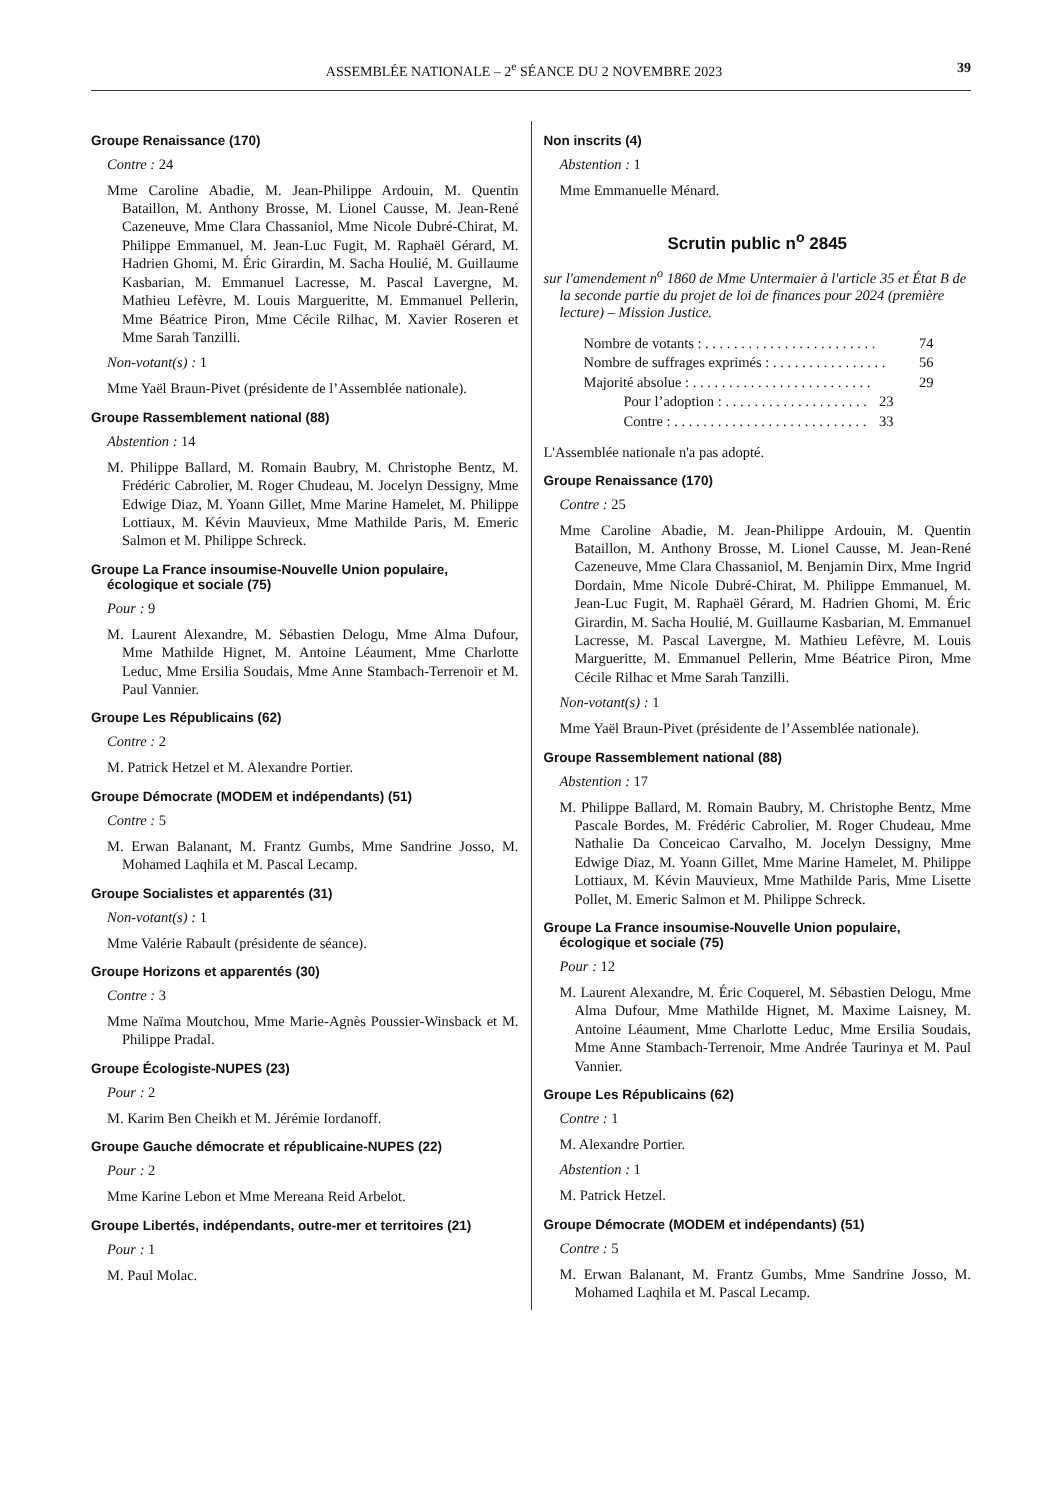ASSEMBLÉE NATIONALE – 2<sup>e</sup> SÉANCE DU 2 NOVEMBRE 2023 39
Groupe Renaissance (170)
Contre : 24
Mme Caroline Abadie, M. Jean-Philippe Ardouin, M. Quentin Bataillon, M. Anthony Brosse, M. Lionel Causse, M. Jean-René Cazeneuve, Mme Clara Chassaniol, Mme Nicole Dubré-Chirat, M. Philippe Emmanuel, M. Jean-Luc Fugit, M. Raphaël Gérard, M. Hadrien Ghomi, M. Éric Girardin, M. Sacha Houlié, M. Guillaume Kasbarian, M. Emmanuel Lacresse, M. Pascal Lavergne, M. Mathieu Lefèvre, M. Louis Margueritte, M. Emmanuel Pellerin, Mme Béatrice Piron, Mme Cécile Rilhac, M. Xavier Roseren et Mme Sarah Tanzilli.
Non-votant(s) : 1
Mme Yaël Braun-Pivet (présidente de l’Assemblée nationale).
Groupe Rassemblement national (88)
Abstention : 14
M. Philippe Ballard, M. Romain Baubry, M. Christophe Bentz, M. Frédéric Cabrolier, M. Roger Chudeau, M. Jocelyn Dessigny, Mme Edwige Diaz, M. Yoann Gillet, Mme Marine Hamelet, M. Philippe Lottiaux, M. Kévin Mauvieux, Mme Mathilde Paris, M. Emeric Salmon et M. Philippe Schreck.
Groupe La France insoumise-Nouvelle Union populaire, écologique et sociale (75)
Pour : 9
M. Laurent Alexandre, M. Sébastien Delogu, Mme Alma Dufour, Mme Mathilde Hignet, M. Antoine Léaument, Mme Charlotte Leduc, Mme Ersilia Soudais, Mme Anne Stambach-Terrenoir et M. Paul Vannier.
Groupe Les Républicains (62)
Contre : 2
M. Patrick Hetzel et M. Alexandre Portier.
Groupe Démocrate (MODEM et indépendants) (51)
Contre : 5
M. Erwan Balanant, M. Frantz Gumbs, Mme Sandrine Josso, M. Mohamed Laqhila et M. Pascal Lecamp.
Groupe Socialistes et apparentés (31)
Non-votant(s) : 1
Mme Valérie Rabault (présidente de séance).
Groupe Horizons et apparentés (30)
Contre : 3
Mme Naïma Moutchou, Mme Marie-Agnès Poussier-Winsback et M. Philippe Pradal.
Groupe Écologiste-NUPES (23)
Pour : 2
M. Karim Ben Cheikh et M. Jérémie Iordanoff.
Groupe Gauche démocrate et républicaine-NUPES (22)
Pour : 2
Mme Karine Lebon et Mme Mereana Reid Arbelot.
Groupe Libertés, indépendants, outre-mer et territoires (21)
Pour : 1
M. Paul Molac.
Non inscrits (4)
Abstention : 1
Mme Emmanuelle Ménard.
Scrutin public n<sup>o</sup> 2845
sur l'amendement n<sup>o</sup> 1860 de Mme Untermaier à l'article 35 et État B de la seconde partie du projet de loi de finances pour 2024 (première lecture) – Mission Justice.
Nombre de votants : . . . . . . . . . . . . . . . . . . . . . . . . 74
Nombre de suffrages exprimés : . . . . . . . . . . . . . . . . 56
Majorité absolue : . . . . . . . . . . . . . . . . . . . . . . . . . 29
Pour l’adoption : . . . . . . . . . . . . . . . . . . . . 23
Contre : . . . . . . . . . . . . . . . . . . . . . . . . . . . 33
L'Assemblée nationale n'a pas adopté.
Groupe Renaissance (170)
Contre : 25
Mme Caroline Abadie, M. Jean-Philippe Ardouin, M. Quentin Bataillon, M. Anthony Brosse, M. Lionel Causse, M. Jean-René Cazeneuve, Mme Clara Chassaniol, M. Benjamin Dirx, Mme Ingrid Dordain, Mme Nicole Dubré-Chirat, M. Philippe Emmanuel, M. Jean-Luc Fugit, M. Raphaël Gérard, M. Hadrien Ghomi, M. Éric Girardin, M. Sacha Houlié, M. Guillaume Kasbarian, M. Emmanuel Lacresse, M. Pascal Lavergne, M. Mathieu Lefèvre, M. Louis Margueritte, M. Emmanuel Pellerin, Mme Béatrice Piron, Mme Cécile Rilhac et Mme Sarah Tanzilli.
Non-votant(s) : 1
Mme Yaël Braun-Pivet (présidente de l’Assemblée nationale).
Groupe Rassemblement national (88)
Abstention : 17
M. Philippe Ballard, M. Romain Baubry, M. Christophe Bentz, Mme Pascale Bordes, M. Frédéric Cabrolier, M. Roger Chudeau, Mme Nathalie Da Conceicao Carvalho, M. Jocelyn Dessigny, Mme Edwige Diaz, M. Yoann Gillet, Mme Marine Hamelet, M. Philippe Lottiaux, M. Kévin Mauvieux, Mme Mathilde Paris, Mme Lisette Pollet, M. Emeric Salmon et M. Philippe Schreck.
Groupe La France insoumise-Nouvelle Union populaire, écologique et sociale (75)
Pour : 12
M. Laurent Alexandre, M. Éric Coquerel, M. Sébastien Delogu, Mme Alma Dufour, Mme Mathilde Hignet, M. Maxime Laisney, M. Antoine Léaument, Mme Charlotte Leduc, Mme Ersilia Soudais, Mme Anne Stambach-Terrenoir, Mme Andrée Taurinya et M. Paul Vannier.
Groupe Les Républicains (62)
Contre : 1
M. Alexandre Portier.
Abstention : 1
M. Patrick Hetzel.
Groupe Démocrate (MODEM et indépendants) (51)
Contre : 5
M. Erwan Balanant, M. Frantz Gumbs, Mme Sandrine Josso, M. Mohamed Laqhila et M. Pascal Lecamp.